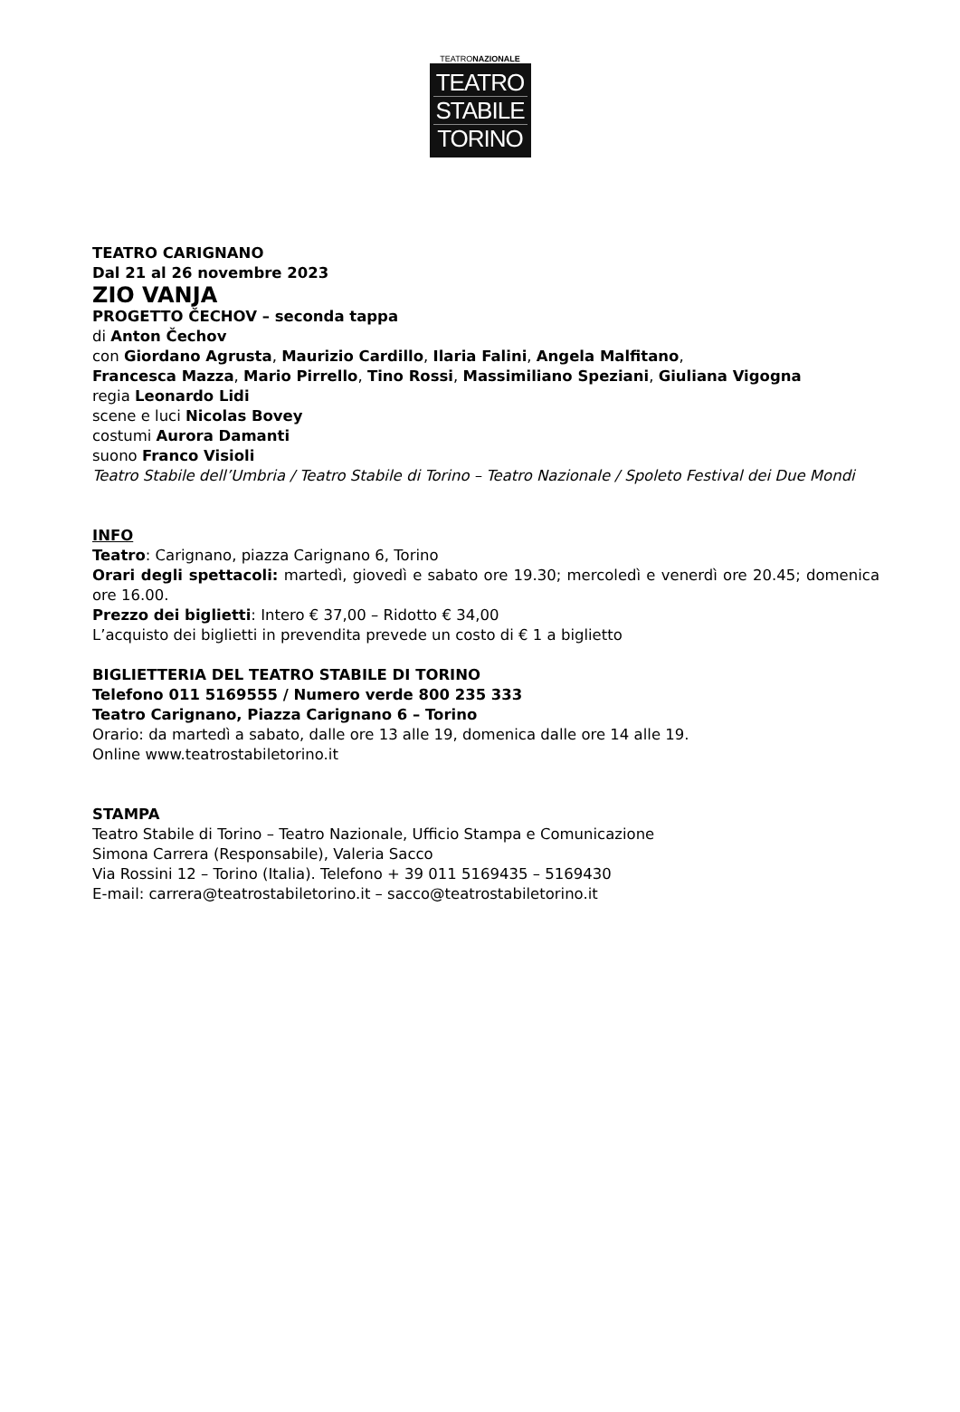TEATRONAZIONALE
TEATRO
STABILE
TORINO
TEATRO CARIGNANO
Dal 21 al 26 novembre 2023
ZIO VANJA
PROGETTO ČECHOV – seconda tappa
di Anton Čechov
con Giordano Agrusta, Maurizio Cardillo, Ilaria Falini, Angela Malfitano,
Francesca Mazza, Mario Pirrello, Tino Rossi, Massimiliano Speziani, Giuliana Vigogna
regia Leonardo Lidi
scene e luci Nicolas Bovey
costumi Aurora Damanti
suono Franco Visioli
Teatro Stabile dell’Umbria / Teatro Stabile di Torino – Teatro Nazionale / Spoleto Festival dei Due Mondi
INFO
Teatro: Carignano, piazza Carignano 6, Torino
Orari degli spettacoli: martedì, giovedì e sabato ore 19.30; mercoledì e venerdì ore 20.45; domenica ore 16.00.
Prezzo dei biglietti: Intero € 37,00 – Ridotto € 34,00
L’acquisto dei biglietti in prevendita prevede un costo di € 1 a biglietto
BIGLIETTERIA DEL TEATRO STABILE DI TORINO
Telefono 011 5169555 / Numero verde 800 235 333
Teatro Carignano, Piazza Carignano 6 – Torino
Orario: da martedì a sabato, dalle ore 13 alle 19, domenica dalle ore 14 alle 19.
Online www.teatrostabiletorino.it
STAMPA
Teatro Stabile di Torino – Teatro Nazionale, Ufficio Stampa e Comunicazione
Simona Carrera (Responsabile), Valeria Sacco
Via Rossini 12 – Torino (Italia). Telefono + 39 011 5169435 – 5169430
E-mail: carrera@teatrostabiletorino.it – sacco@teatrostabiletorino.it